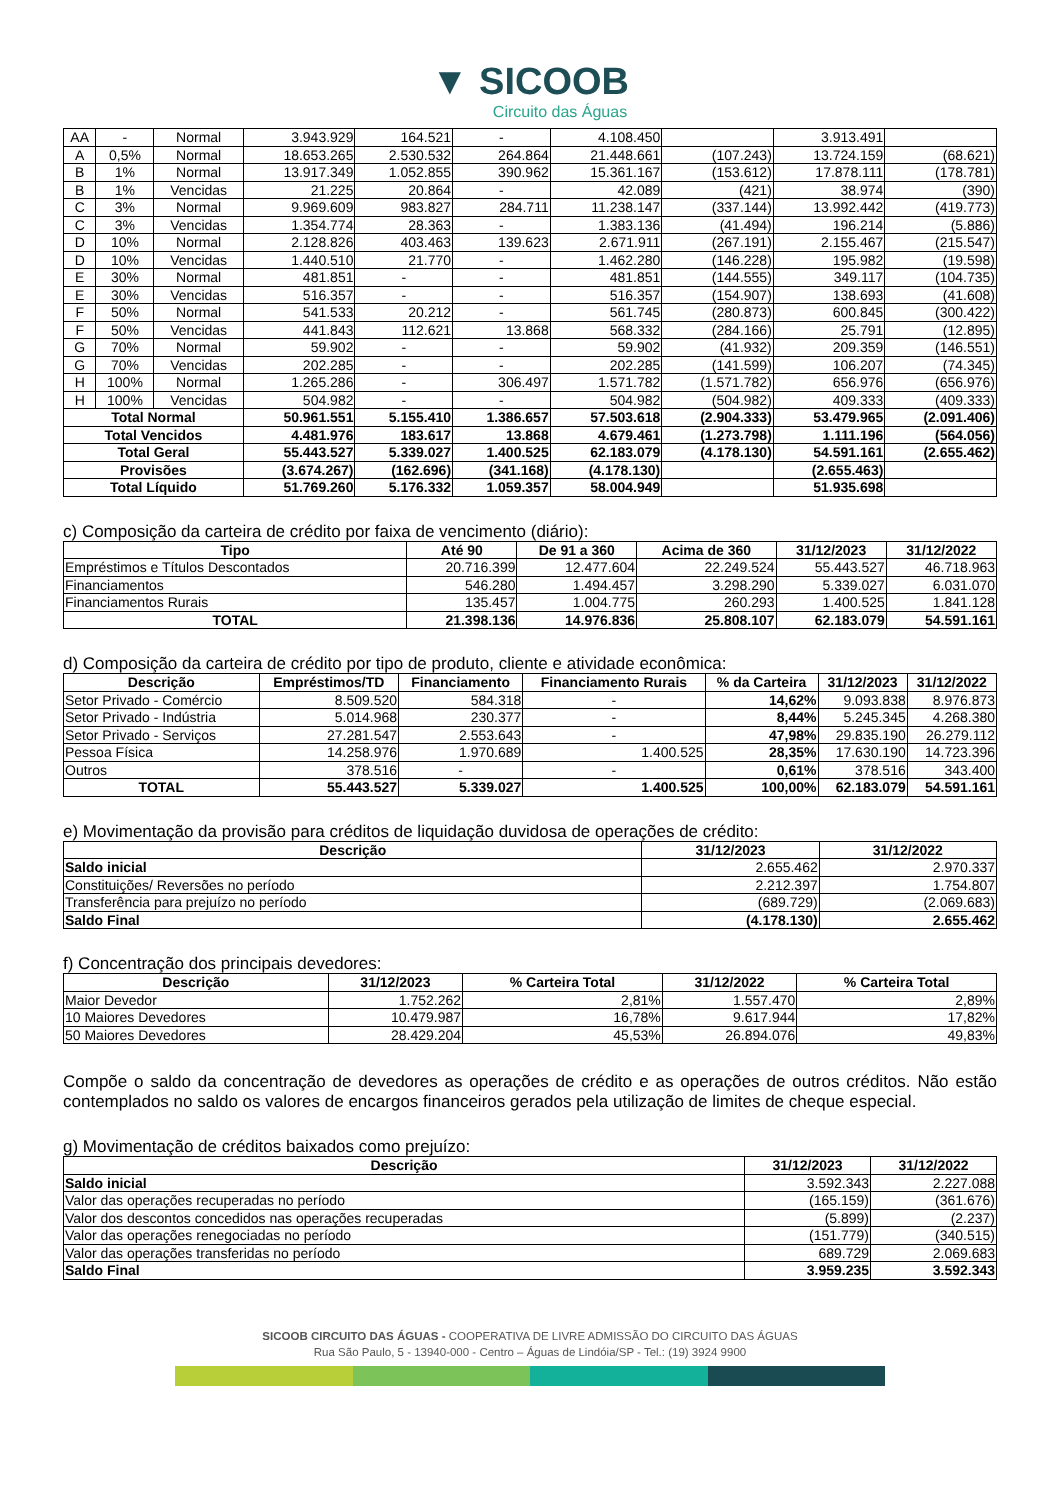▼ SICOOB
Circuito das Águas
| AA | - | Normal | 3.943.929 | 164.521 | - | 4.108.450 | | 3.913.491 | |
| A | 0,5% | Normal | 18.653.265 | 2.530.532 | 264.864 | 21.448.661 | (107.243) | 13.724.159 | (68.621) |
| B | 1% | Normal | 13.917.349 | 1.052.855 | 390.962 | 15.361.167 | (153.612) | 17.878.111 | (178.781) |
| B | 1% | Vencidas | 21.225 | 20.864 | - | 42.089 | (421) | 38.974 | (390) |
| C | 3% | Normal | 9.969.609 | 983.827 | 284.711 | 11.238.147 | (337.144) | 13.992.442 | (419.773) |
| C | 3% | Vencidas | 1.354.774 | 28.363 | - | 1.383.136 | (41.494) | 196.214 | (5.886) |
| D | 10% | Normal | 2.128.826 | 403.463 | 139.623 | 2.671.911 | (267.191) | 2.155.467 | (215.547) |
| D | 10% | Vencidas | 1.440.510 | 21.770 | - | 1.462.280 | (146.228) | 195.982 | (19.598) |
| E | 30% | Normal | 481.851 | - | - | 481.851 | (144.555) | 349.117 | (104.735) |
| E | 30% | Vencidas | 516.357 | - | - | 516.357 | (154.907) | 138.693 | (41.608) |
| F | 50% | Normal | 541.533 | 20.212 | - | 561.745 | (280.873) | 600.845 | (300.422) |
| F | 50% | Vencidas | 441.843 | 112.621 | 13.868 | 568.332 | (284.166) | 25.791 | (12.895) |
| G | 70% | Normal | 59.902 | - | - | 59.902 | (41.932) | 209.359 | (146.551) |
| G | 70% | Vencidas | 202.285 | - | - | 202.285 | (141.599) | 106.207 | (74.345) |
| H | 100% | Normal | 1.265.286 | - | 306.497 | 1.571.782 | (1.571.782) | 656.976 | (656.976) |
| H | 100% | Vencidas | 504.982 | - | - | 504.982 | (504.982) | 409.333 | (409.333) |
| Total Normal | | | 50.961.551 | 5.155.410 | 1.386.657 | 57.503.618 | (2.904.333) | 53.479.965 | (2.091.406) |
| Total Vencidos | | | 4.481.976 | 183.617 | 13.868 | 4.679.461 | (1.273.798) | 1.111.196 | (564.056) |
| Total Geral | | | 55.443.527 | 5.339.027 | 1.400.525 | 62.183.079 | (4.178.130) | 54.591.161 | (2.655.462) |
| Provisões | | | (3.674.267) | (162.696) | (341.168) | (4.178.130) | | (2.655.463) | |
| Total Líquido | | | 51.769.260 | 5.176.332 | 1.059.357 | 58.004.949 | | 51.935.698 | |
c) Composição da carteira de crédito por faixa de vencimento (diário):
| Tipo | Até 90 | De 91 a 360 | Acima de 360 | 31/12/2023 | 31/12/2022 |
| --- | --- | --- | --- | --- | --- |
| Empréstimos e Títulos Descontados | 20.716.399 | 12.477.604 | 22.249.524 | 55.443.527 | 46.718.963 |
| Financiamentos | 546.280 | 1.494.457 | 3.298.290 | 5.339.027 | 6.031.070 |
| Financiamentos Rurais | 135.457 | 1.004.775 | 260.293 | 1.400.525 | 1.841.128 |
| TOTAL | 21.398.136 | 14.976.836 | 25.808.107 | 62.183.079 | 54.591.161 |
d) Composição da carteira de crédito por tipo de produto, cliente e atividade econômica:
| Descrição | Empréstimos/TD | Financiamento | Financiamento Rurais | % da Carteira | 31/12/2023 | 31/12/2022 |
| --- | --- | --- | --- | --- | --- | --- |
| Setor Privado - Comércio | 8.509.520 | 584.318 | - | 14,62% | 9.093.838 | 8.976.873 |
| Setor Privado - Indústria | 5.014.968 | 230.377 | - | 8,44% | 5.245.345 | 4.268.380 |
| Setor Privado - Serviços | 27.281.547 | 2.553.643 | - | 47,98% | 29.835.190 | 26.279.112 |
| Pessoa Física | 14.258.976 | 1.970.689 | 1.400.525 | 28,35% | 17.630.190 | 14.723.396 |
| Outros | 378.516 | - | - | 0,61% | 378.516 | 343.400 |
| TOTAL | 55.443.527 | 5.339.027 | 1.400.525 | 100,00% | 62.183.079 | 54.591.161 |
e) Movimentação da provisão para créditos de liquidação duvidosa de operações de crédito:
| Descrição | 31/12/2023 | 31/12/2022 |
| --- | --- | --- |
| Saldo inicial | 2.655.462 | 2.970.337 |
| Constituições/ Reversões no período | 2.212.397 | 1.754.807 |
| Transferência para prejuízo no período | (689.729) | (2.069.683) |
| Saldo Final | (4.178.130) | 2.655.462 |
f) Concentração dos principais devedores:
| Descrição | 31/12/2023 | % Carteira Total | 31/12/2022 | % Carteira Total |
| --- | --- | --- | --- | --- |
| Maior Devedor | 1.752.262 | 2,81% | 1.557.470 | 2,89% |
| 10 Maiores Devedores | 10.479.987 | 16,78% | 9.617.944 | 17,82% |
| 50 Maiores Devedores | 28.429.204 | 45,53% | 26.894.076 | 49,83% |
Compõe o saldo da concentração de devedores as operações de crédito e as operações de outros créditos. Não estão contemplados no saldo os valores de encargos financeiros gerados pela utilização de limites de cheque especial.
g) Movimentação de créditos baixados como prejuízo:
| Descrição | 31/12/2023 | 31/12/2022 |
| --- | --- | --- |
| Saldo inicial | 3.592.343 | 2.227.088 |
| Valor das operações recuperadas no período | (165.159) | (361.676) |
| Valor dos descontos concedidos nas operações recuperadas | (5.899) | (2.237) |
| Valor das operações renegociadas no período | (151.779) | (340.515) |
| Valor das operações transferidas no período | 689.729 | 2.069.683 |
| Saldo Final | 3.959.235 | 3.592.343 |
SICOOB CIRCUITO DAS ÁGUAS - COOPERATIVA DE LIVRE ADMISSÃO DO CIRCUITO DAS ÁGUAS
Rua São Paulo, 5 - 13940-000 - Centro – Águas de Lindóia/SP - Tel.: (19) 3924 9900